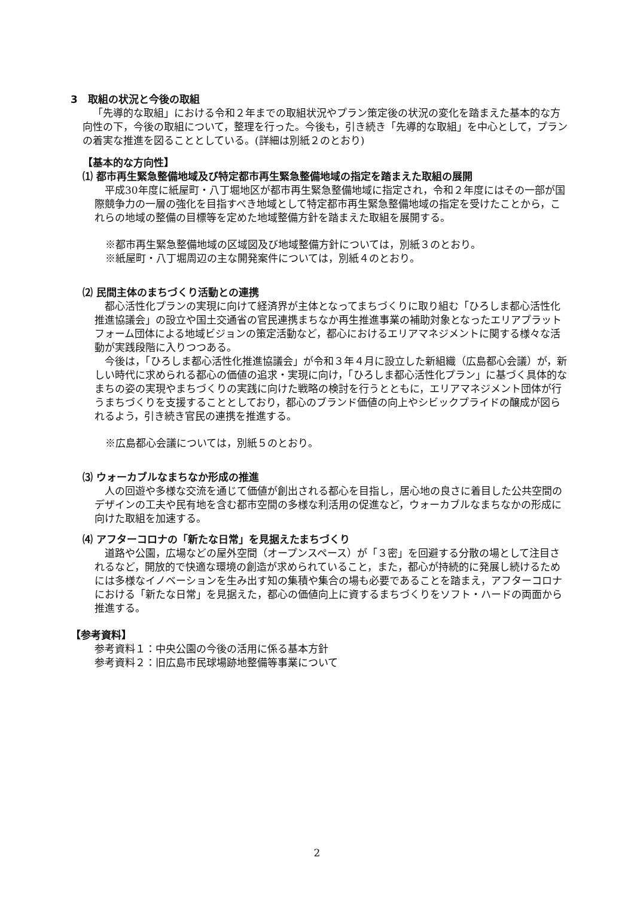3　取組の状況と今後の取組
「先導的な取組」における令和２年までの取組状況やプラン策定後の状況の変化を踏まえた基本的な方向性の下，今後の取組について，整理を行った。今後も，引き続き「先導的な取組」を中心として，プランの着実な推進を図ることとしている。(詳細は別紙２のとおり)
【基本的な方向性】
⑴ 都市再生緊急整備地域及び特定都市再生緊急整備地域の指定を踏まえた取組の展開
平成30年度に紙屋町・八丁堀地区が都市再生緊急整備地域に指定され，令和２年度にはその一部が国際競争力の一層の強化を目指すべき地域として特定都市再生緊急整備地域の指定を受けたことから，これらの地域の整備の目標等を定めた地域整備方針を踏まえた取組を展開する。
※都市再生緊急整備地域の区域図及び地域整備方針については，別紙３のとおり。
※紙屋町・八丁堀周辺の主な開発案件については，別紙４のとおり。
⑵ 民間主体のまちづくり活動との連携
都心活性化プランの実現に向けて経済界が主体となってまちづくりに取り組む「ひろしま都心活性化推進協議会」の設立や国土交通省の官民連携まちなか再生推進事業の補助対象となったエリアプラットフォーム団体による地域ビジョンの策定活動など，都心におけるエリアマネジメントに関する様々な活動が実践段階に入りつつある。
今後は，「ひろしま都心活性化推進協議会」が令和３年４月に設立した新組織（広島都心会議）が，新しい時代に求められる都心の価値の追求・実現に向け，「ひろしま都心活性化プラン」に基づく具体的なまちの姿の実現やまちづくりの実践に向けた戦略の検討を行うとともに，エリアマネジメント団体が行うまちづくりを支援することとしており，都心のブランド価値の向上やシビックプライドの醸成が図られるよう，引き続き官民の連携を推進する。
※広島都心会議については，別紙５のとおり。
⑶ ウォーカブルなまちなか形成の推進
人の回遊や多様な交流を通じて価値が創出される都心を目指し，居心地の良さに着目した公共空間のデザインの工夫や民有地を含む都市空間の多様な利活用の促進など，ウォーカブルなまちなかの形成に向けた取組を加速する。
⑷ アフターコロナの「新たな日常」を見据えたまちづくり
道路や公園，広場などの屋外空間（オープンスペース）が「３密」を回避する分散の場として注目されるなど，開放的で快適な環境の創造が求められていること，また，都心が持続的に発展し続けるためには多様なイノベーションを生み出す知の集積や集合の場も必要であることを踏まえ，アフターコロナにおける「新たな日常」を見据えた，都心の価値向上に資するまちづくりをソフト・ハードの両面から推進する。
【参考資料】
参考資料１：中央公園の今後の活用に係る基本方針
参考資料２：旧広島市民球場跡地整備等事業について
2